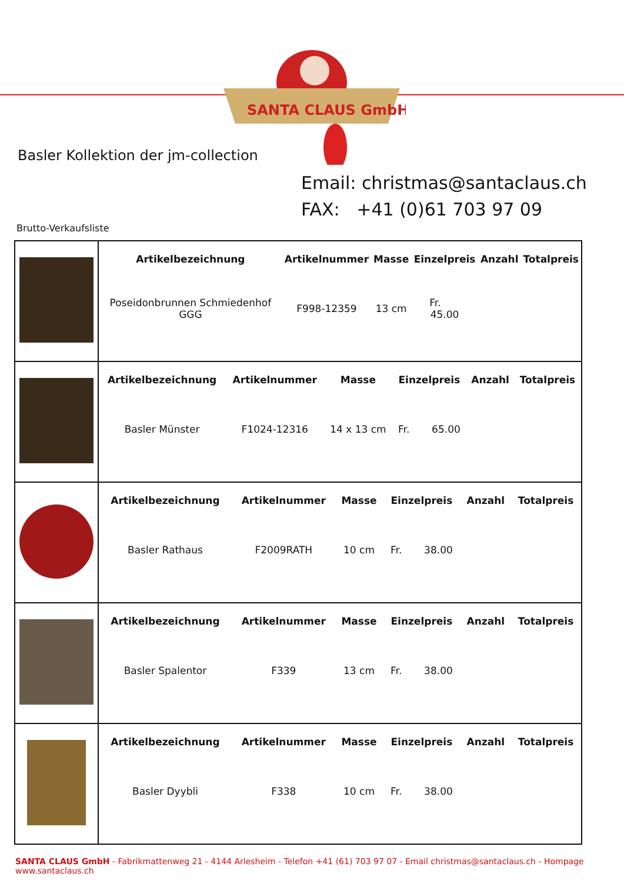SANTA CLAUS GmbH
Basler Kollektion der jm-collection
Email: christmas@santaclaus.ch
FAX: +41 (0)61 703 97 09
Brutto-Verkaufsliste
| | / Artikelbezeichnung / Artikelnummer / Masse / Einzelpreis / Anzahl / Totalpreis / / --- / --- / --- / --- / --- / --- / / Poseidonbrunnen Schmiedenhof GGG / F998-12359 / 13 cm / Fr. 45.00 / / / |
| | / Artikelbezeichnung / Artikelnummer / Masse / Einzelpreis / Anzahl / Totalpreis / / --- / --- / --- / --- / --- / --- / / Basler Münster / F1024-12316 / 14 x 13 cm / Fr. 65.00 / / / |
| | / Artikelbezeichnung / Artikelnummer / Masse / Einzelpreis / Anzahl / Totalpreis / / --- / --- / --- / --- / --- / --- / / Basler Rathaus / F2009RATH / 10 cm / Fr. 38.00 / / / |
| | / Artikelbezeichnung / Artikelnummer / Masse / Einzelpreis / Anzahl / Totalpreis / / --- / --- / --- / --- / --- / --- / / Basler Spalentor / F339 / 13 cm / Fr. 38.00 / / / |
| | / Artikelbezeichnung / Artikelnummer / Masse / Einzelpreis / Anzahl / Totalpreis / / --- / --- / --- / --- / --- / --- / / Basler Dyybli / F338 / 10 cm / Fr. 38.00 / / / |
SANTA CLAUS GmbH - Fabrikmattenweg 21 - 4144 Arlesheim - Telefon +41 (61) 703 97 07 - Email christmas@santaclaus.ch - Hompage www.santaclaus.ch